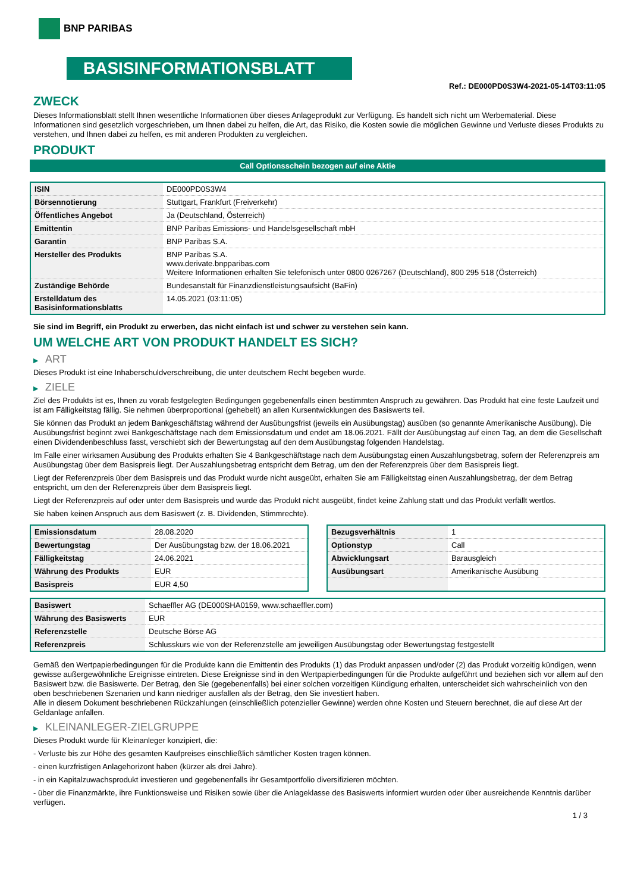BNP PARIBAS
BASISINFORMATIONSBLATT
Ref.: DE000PD0S3W4-2021-05-14T03:11:05
ZWECK
Dieses Informationsblatt stellt Ihnen wesentliche Informationen über dieses Anlageprodukt zur Verfügung. Es handelt sich nicht um Werbematerial. Diese Informationen sind gesetzlich vorgeschrieben, um Ihnen dabei zu helfen, die Art, das Risiko, die Kosten sowie die möglichen Gewinne und Verluste dieses Produkts zu verstehen, und Ihnen dabei zu helfen, es mit anderen Produkten zu vergleichen.
PRODUKT
Call Optionsschein bezogen auf eine Aktie
| ISIN | DE000PD0S3W4 |
| Börsennotierung | Stuttgart, Frankfurt (Freiverkehr) |
| Öffentliches Angebot | Ja (Deutschland, Österreich) |
| Emittentin | BNP Paribas Emissions- und Handelsgesellschaft mbH |
| Garantin | BNP Paribas S.A. |
| Hersteller des Produkts | BNP Paribas S.A. www.derivate.bnpparibas.com Weitere Informationen erhalten Sie telefonisch unter 0800 0267267 (Deutschland), 800 295 518 (Österreich) |
| Zuständige Behörde | Bundesanstalt für Finanzdienstleistungsaufsicht (BaFin) |
| Erstelldatum des Basisinformationsblatts | 14.05.2021 (03:11:05) |
Sie sind im Begriff, ein Produkt zu erwerben, das nicht einfach ist und schwer zu verstehen sein kann.
UM WELCHE ART VON PRODUKT HANDELT ES SICH?
▶ ART
Dieses Produkt ist eine Inhaberschuldverschreibung, die unter deutschem Recht begeben wurde.
▶ ZIELE
Ziel des Produkts ist es, Ihnen zu vorab festgelegten Bedingungen gegebenenfalls einen bestimmten Anspruch zu gewähren. Das Produkt hat eine feste Laufzeit und ist am Fälligkeitstag fällig. Sie nehmen überproportional (gehebelt) an allen Kursentwicklungen des Basiswerts teil.
Sie können das Produkt an jedem Bankgeschäftstag während der Ausübungsfrist (jeweils ein Ausübungstag) ausüben (so genannte Amerikanische Ausübung). Die Ausübungsfrist beginnt zwei Bankgeschäftstage nach dem Emissionsdatum und endet am 18.06.2021. Fällt der Ausübungstag auf einen Tag, an dem die Gesellschaft einen Dividendenbeschluss fasst, verschiebt sich der Bewertungstag auf den dem Ausübungstag folgenden Handelstag.
Im Falle einer wirksamen Ausübung des Produkts erhalten Sie 4 Bankgeschäftstage nach dem Ausübungstag einen Auszahlungsbetrag, sofern der Referenzpreis am Ausübungstag über dem Basispreis liegt. Der Auszahlungsbetrag entspricht dem Betrag, um den der Referenzpreis über dem Basispreis liegt.
Liegt der Referenzpreis über dem Basispreis und das Produkt wurde nicht ausgeübt, erhalten Sie am Fälligkeitstag einen Auszahlungsbetrag, der dem Betrag entspricht, um den der Referenzpreis über dem Basispreis liegt.
Liegt der Referenzpreis auf oder unter dem Basispreis und wurde das Produkt nicht ausgeübt, findet keine Zahlung statt und das Produkt verfällt wertlos.
Sie haben keinen Anspruch aus dem Basiswert (z. B. Dividenden, Stimmrechte).
| Emissionsdatum | 28.08.2020 |
| Bewertungstag | Der Ausübungstag bzw. der 18.06.2021 |
| Fälligkeitstag | 24.06.2021 |
| Währung des Produkts | EUR |
| Basispreis | EUR 4,50 |
| Bezugsverhältnis | 1 |
| Optionstyp | Call |
| Abwicklungsart | Barausgleich |
| Ausübungsart | Amerikanische Ausübung |
| Basiswert | Schaeffler AG (DE000SHA0159, www.schaeffler.com) |
| Währung des Basiswerts | EUR |
| Referenzstelle | Deutsche Börse AG |
| Referenzpreis | Schlusskurs wie von der Referenzstelle am jeweiligen Ausübungstag oder Bewertungstag festgestellt |
Gemäß den Wertpapierbedingungen für die Produkte kann die Emittentin des Produkts (1) das Produkt anpassen und/oder (2) das Produkt vorzeitig kündigen, wenn gewisse außergewöhnliche Ereignisse eintreten. Diese Ereignisse sind in den Wertpapierbedingungen für die Produkte aufgeführt und beziehen sich vor allem auf den Basiswert bzw. die Basiswerte. Der Betrag, den Sie (gegebenenfalls) bei einer solchen vorzeitigen Kündigung erhalten, unterscheidet sich wahrscheinlich von den oben beschriebenen Szenarien und kann niedriger ausfallen als der Betrag, den Sie investiert haben.
Alle in diesem Dokument beschriebenen Rückzahlungen (einschließlich potenzieller Gewinne) werden ohne Kosten und Steuern berechnet, die auf diese Art der Geldanlage anfallen.
▶ KLEINANLEGER-ZIELGRUPPE
Dieses Produkt wurde für Kleinanleger konzipiert, die:
- Verluste bis zur Höhe des gesamten Kaufpreises einschließlich sämtlicher Kosten tragen können.
- einen kurzfristigen Anlagehorizont haben (kürzer als drei Jahre).
- in ein Kapitalzuwachsprodukt investieren und gegebenenfalls ihr Gesamtportfolio diversifizieren möchten.
- über die Finanzmärkte, ihre Funktionsweise und Risiken sowie über die Anlageklasse des Basiswerts informiert wurden oder über ausreichende Kenntnis darüber verfügen.
1 / 3